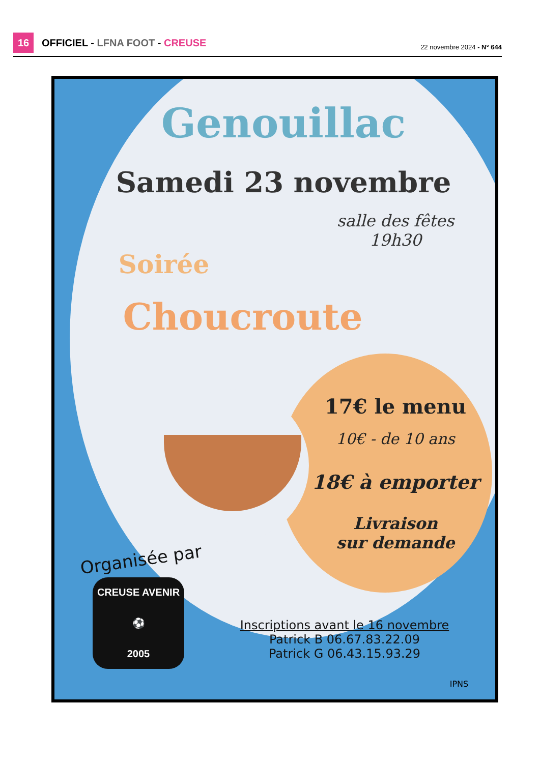16
OFFICIEL - LFNA FOOT - CREUSE 22 novembre 2024 - N° 644
Genouillac
Samedi 23 novembre
salle des fêtes
19h30
Soirée
Choucroute
17€ le menu
10€ - de 10 ans
18€ à emporter
Livraison
sur demande
Organisée par
CREUSE AVENIR
⚽
2005
Inscriptions avant le 16 novembre
Patrick B 06.67.83.22.09
Patrick G 06.43.15.93.29
IPNS